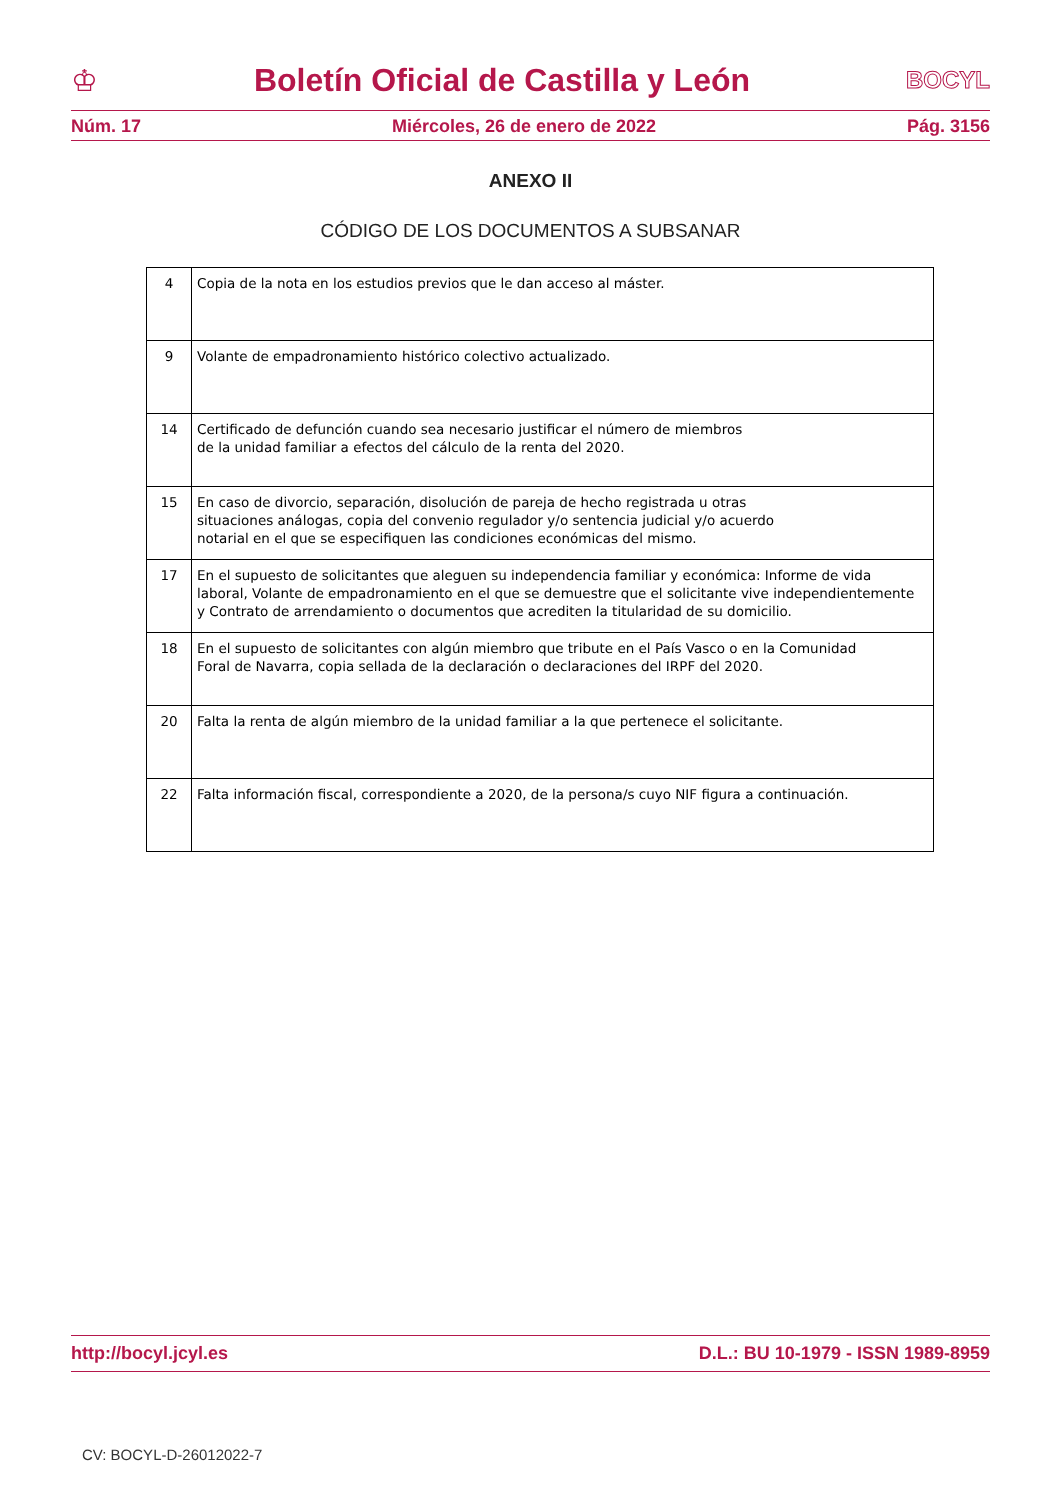♔ Boletín Oficial de Castilla y León BOCYL
Núm. 17 Miércoles, 26 de enero de 2022 Pág. 3156
ANEXO II
CÓDIGO DE LOS DOCUMENTOS A SUBSANAR
| 4 | Copia de la nota en los estudios previos que le dan acceso al máster. |
| 9 | Volante de empadronamiento histórico colectivo actualizado. |
| 14 | Certificado de defunción cuando sea necesario justificar el número de miembros de la unidad familiar a efectos del cálculo de la renta del 2020. |
| 15 | En caso de divorcio, separación, disolución de pareja de hecho registrada u otras situaciones análogas, copia del convenio regulador y/o sentencia judicial y/o acuerdo notarial en el que se especifiquen las condiciones económicas del mismo. |
| 17 | En el supuesto de solicitantes que aleguen su independencia familiar y económica: Informe de vida laboral, Volante de empadronamiento en el que se demuestre que el solicitante vive independientemente y Contrato de arrendamiento o documentos que acrediten la titularidad de su domicilio. |
| 18 | En el supuesto de solicitantes con algún miembro que tribute en el País Vasco o en la Comunidad Foral de Navarra, copia sellada de la declaración o declaraciones del IRPF del 2020. |
| 20 | Falta la renta de algún miembro de la unidad familiar a la que pertenece el solicitante. |
| 22 | Falta información fiscal, correspondiente a 2020, de la persona/s cuyo NIF figura a continuación. |
http://bocyl.jcyl.es D.L.: BU 10-1979 - ISSN 1989-8959
CV: BOCYL-D-26012022-7